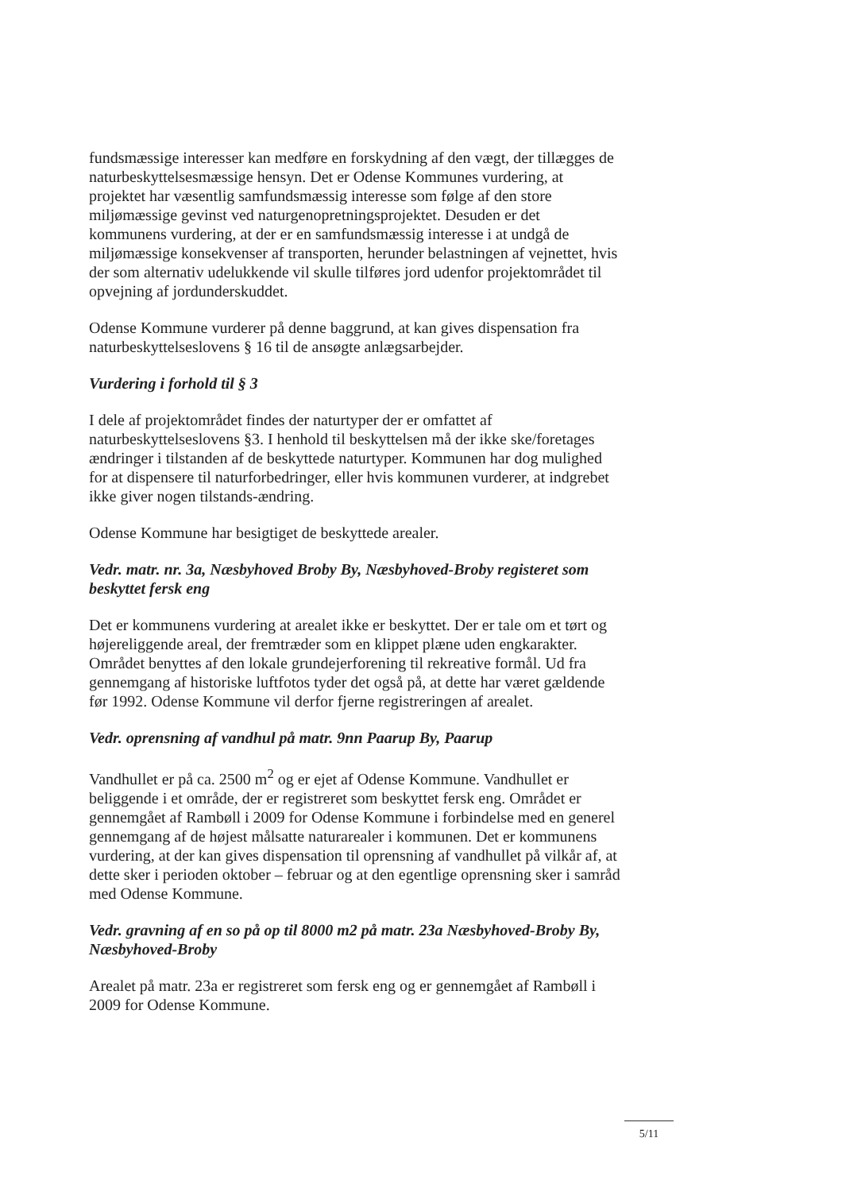fundsmæssige interesser kan medføre en forskydning af den vægt, der tillægges de naturbeskyttelsesmæssige hensyn. Det er Odense Kommunes vurdering, at projektet har væsentlig samfundsmæssig interesse som følge af den store miljømæssige gevinst ved naturgenopretningsprojektet. Desuden er det kommunens vurdering, at der er en samfundsmæssig interesse i at undgå de miljømæssige konsekvenser af transporten, herunder belastningen af vejnettet, hvis der som alternativ udelukkende vil skulle tilføres jord udenfor projektområdet til opvejning af jordunderskuddet.
Odense Kommune vurderer på denne baggrund, at kan gives dispensation fra naturbeskyttelseslovens § 16 til de ansøgte anlægsarbejder.
Vurdering i forhold til § 3
I dele af projektområdet findes der naturtyper der er omfattet af naturbeskyttelseslovens §3. I henhold til beskyttelsen må der ikke ske/foretages ændringer i tilstanden af de beskyttede naturtyper. Kommunen har dog mulighed for at dispensere til naturforbedringer, eller hvis kommunen vurderer, at indgrebet ikke giver nogen tilstands-ændring.
Odense Kommune har besigtiget de beskyttede arealer.
Vedr. matr. nr. 3a, Næsbyhoved Broby By, Næsbyhoved-Broby registeret som beskyttet fersk eng
Det er kommunens vurdering at arealet ikke er beskyttet. Der er tale om et tørt og højereliggende areal, der fremtræder som en klippet plæne uden engkarakter. Området benyttes af den lokale grundejerforening til rekreative formål. Ud fra gennemgang af historiske luftfotos tyder det også på, at dette har været gældende før 1992. Odense Kommune vil derfor fjerne registreringen af arealet.
Vedr. oprensning af vandhul på matr. 9nn Paarup By, Paarup
Vandhullet er på ca. 2500 m<sup>2</sup> og er ejet af Odense Kommune. Vandhullet er beliggende i et område, der er registreret som beskyttet fersk eng. Området er gennemgået af Rambøll i 2009 for Odense Kommune i forbindelse med en generel gennemgang af de højest målsatte naturarealer i kommunen. Det er kommunens vurdering, at der kan gives dispensation til oprensning af vandhullet på vilkår af, at dette sker i perioden oktober – februar og at den egentlige oprensning sker i samråd med Odense Kommune.
Vedr. gravning af en so på op til 8000 m2 på matr. 23a Næsbyhoved-Broby By, Næsbyhoved-Broby
Arealet på matr. 23a er registreret som fersk eng og er gennemgået af Rambøll i 2009 for Odense Kommune.
5/11